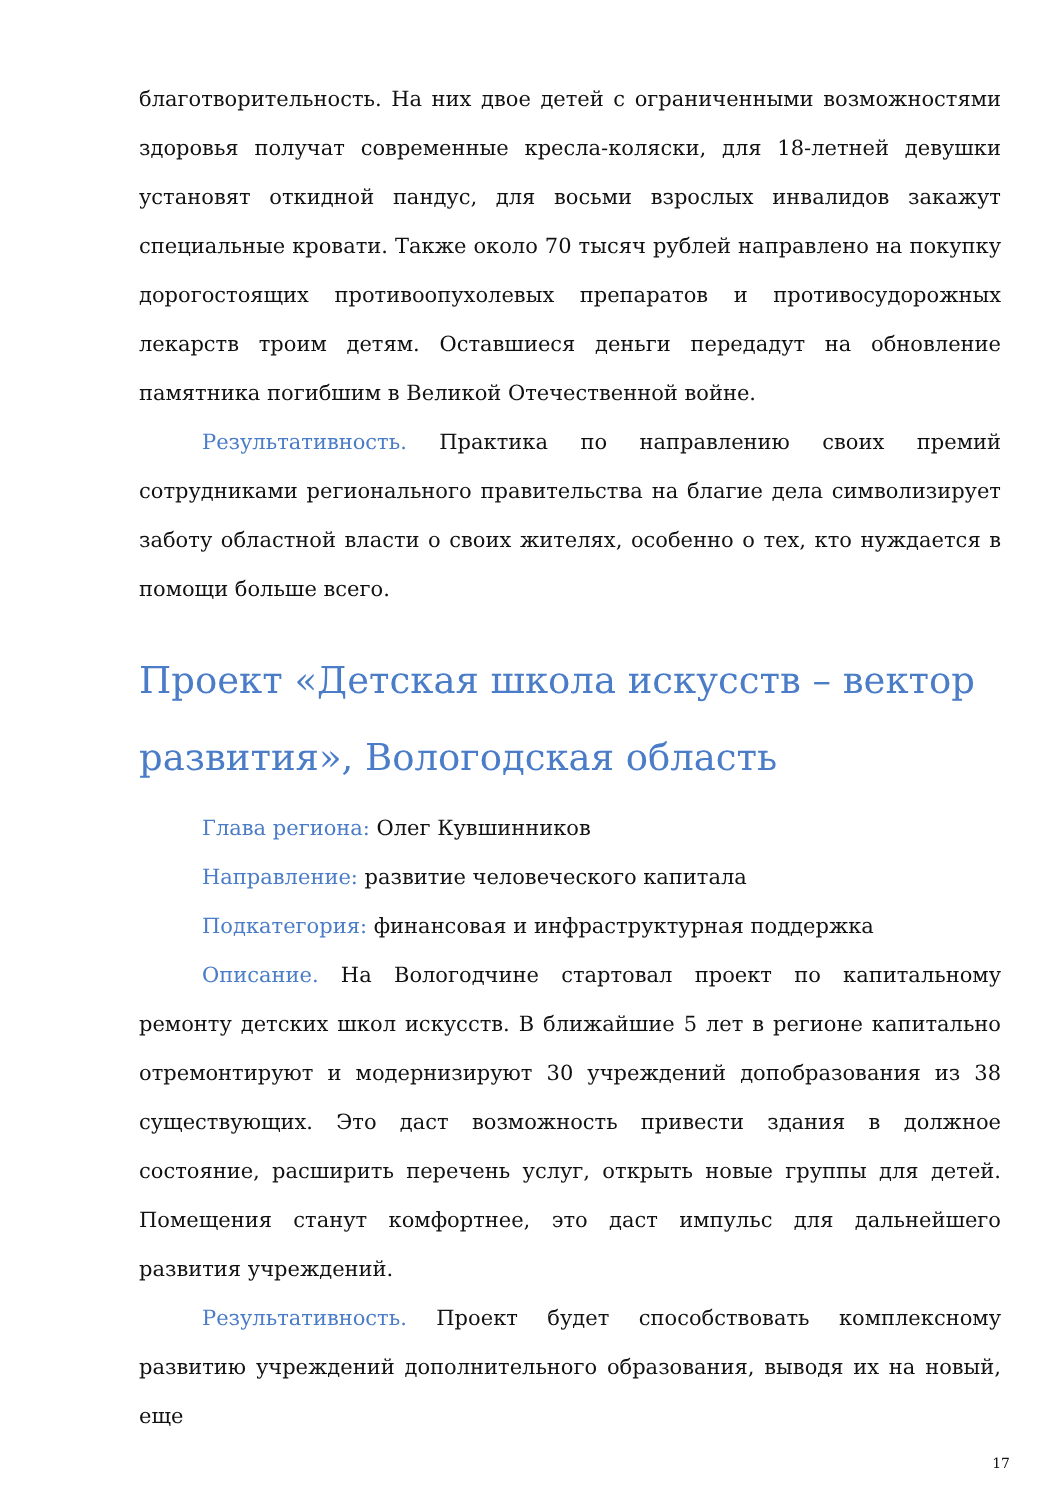благотворительность. На них двое детей с ограниченными возможностями здоровья получат современные кресла-коляски, для 18-летней девушки установят откидной пандус, для восьми взрослых инвалидов закажут специальные кровати. Также около 70 тысяч рублей направлено на покупку дорогостоящих противоопухолевых препаратов и противосудорожных лекарств троим детям. Оставшиеся деньги передадут на обновление памятника погибшим в Великой Отечественной войне.
Результативность. Практика по направлению своих премий сотрудниками регионального правительства на благие дела символизирует заботу областной власти о своих жителях, особенно о тех, кто нуждается в помощи больше всего.
Проект «Детская школа искусств – вектор развития», Вологодская область
Глава региона: Олег Кувшинников
Направление: развитие человеческого капитала
Подкатегория: финансовая и инфраструктурная поддержка
Описание. На Вологодчине стартовал проект по капитальному ремонту детских школ искусств. В ближайшие 5 лет в регионе капитально отремонтируют и модернизируют 30 учреждений допобразования из 38 существующих. Это даст возможность привести здания в должное состояние, расширить перечень услуг, открыть новые группы для детей. Помещения станут комфортнее, это даст импульс для дальнейшего развития учреждений.
Результативность. Проект будет способствовать комплексному развитию учреждений дополнительного образования, выводя их на новый, еще
17